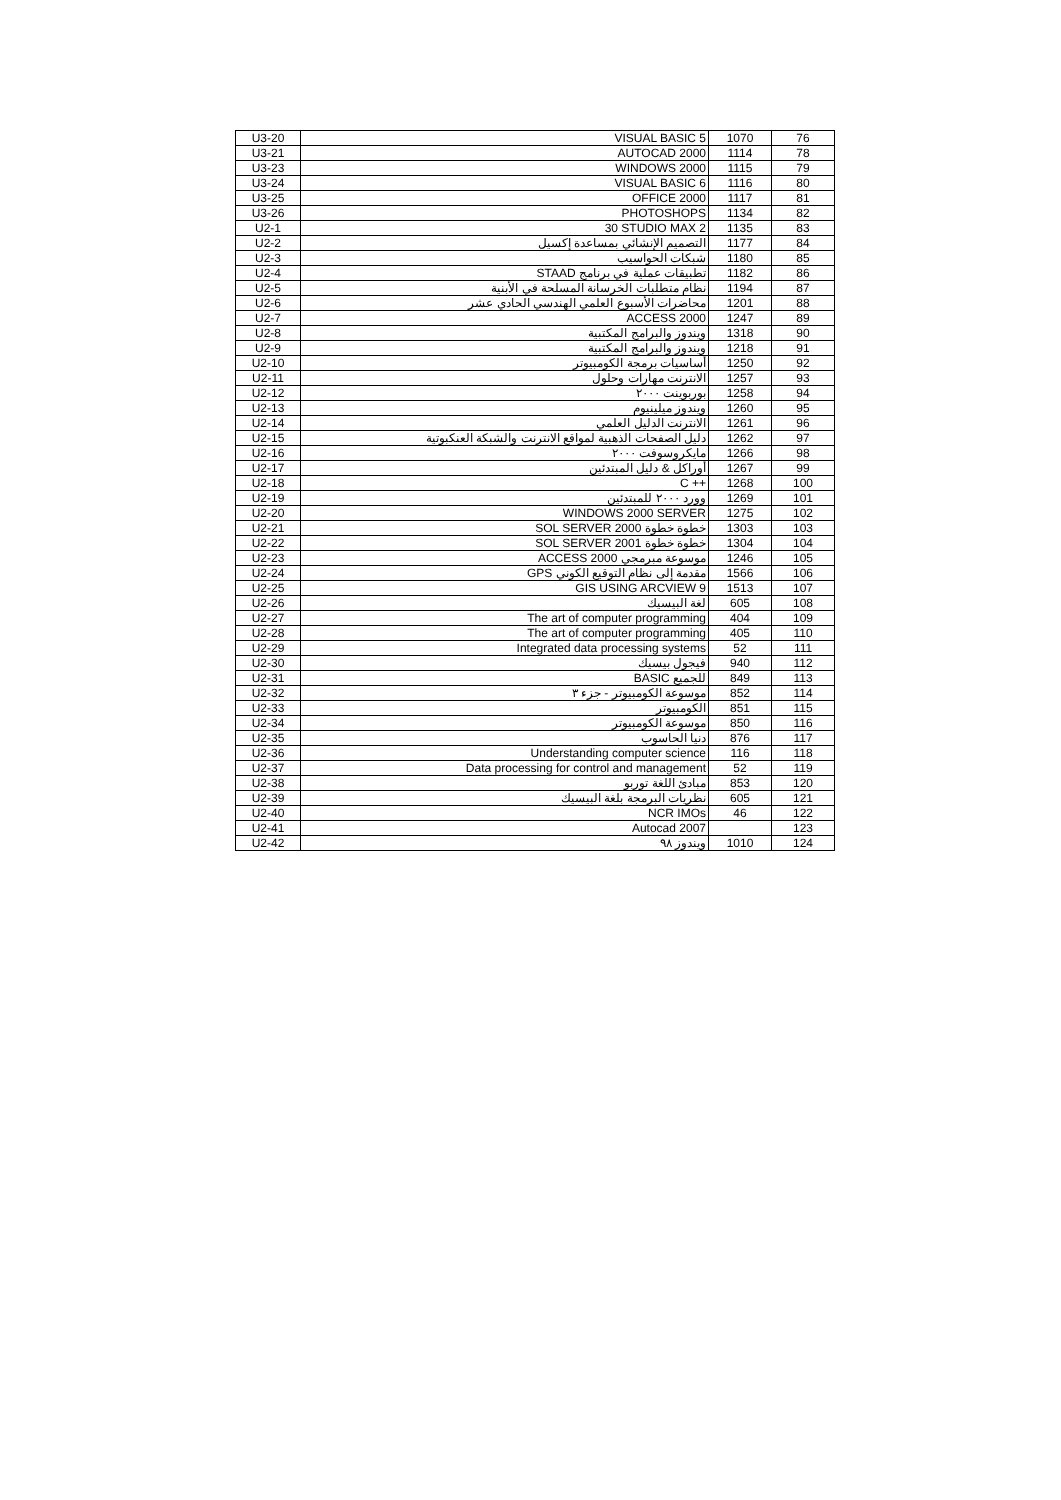| U3-20 | VISUAL BASIC 5 | 1070 | 76 |
| U3-21 | AUTOCAD 2000 | 1114 | 78 |
| U3-23 | WINDOWS 2000 | 1115 | 79 |
| U3-24 | VISUAL BASIC 6 | 1116 | 80 |
| U3-25 | OFFICE 2000 | 1117 | 81 |
| U3-26 | PHOTOSHOPS | 1134 | 82 |
| U2-1 | 30 STUDIO MAX 2 | 1135 | 83 |
| U2-2 | التصميم الإنشائي بمساعدة إكسيل | 1177 | 84 |
| U2-3 | شبكات الحواسيب | 1180 | 85 |
| U2-4 | تطبيقات عملية في برنامج STAAD | 1182 | 86 |
| U2-5 | نظام متطلبات الخرسانة المسلحة في الأبنية | 1194 | 87 |
| U2-6 | محاضرات الأسبوع العلمي الهندسي الحادي عشر | 1201 | 88 |
| U2-7 | ACCESS 2000 | 1247 | 89 |
| U2-8 | ويندوز والبرامج المكتبية | 1318 | 90 |
| U2-9 | ويندوز والبرامج المكتبية | 1218 | 91 |
| U2-10 | أساسيات برمجة الكومبيوتر | 1250 | 92 |
| U2-11 | الانترنت مهارات وحلول | 1257 | 93 |
| U2-12 | بوربوينت ٢٠٠٠ | 1258 | 94 |
| U2-13 | ويندوز ميلينيوم | 1260 | 95 |
| U2-14 | الانترنت الدليل العلمي | 1261 | 96 |
| U2-15 | دليل الصفحات الذهبية لمواقع الانترنت والشبكة العنكبوتية | 1262 | 97 |
| U2-16 | مايكروسوفت ٢٠٠٠ | 1266 | 98 |
| U2-17 | أوراكل & دليل المبتدئين | 1267 | 99 |
| U2-18 | C ++ | 1268 | 100 |
| U2-19 | وورد ٢٠٠٠ للمبتدئين | 1269 | 101 |
| U2-20 | WINDOWS 2000 SERVER | 1275 | 102 |
| U2-21 | خطوة خطوة SOL SERVER 2000 | 1303 | 103 |
| U2-22 | خطوة خطوة SOL SERVER 2001 | 1304 | 104 |
| U2-23 | موسوعة مبرمجي ACCESS 2000 | 1246 | 105 |
| U2-24 | مقدمة إلى نظام التوقيع الكوني GPS | 1566 | 106 |
| U2-25 | GIS USING ARCVIEW 9 | 1513 | 107 |
| U2-26 | لغة البيسيك | 605 | 108 |
| U2-27 | The art of computer programming | 404 | 109 |
| U2-28 | The art of computer programming | 405 | 110 |
| U2-29 | Integrated data processing systems | 52 | 111 |
| U2-30 | فيجول بيسيك | 940 | 112 |
| U2-31 | للجميع BASIC | 849 | 113 |
| U2-32 | موسوعة الكومبيوتر - جزء ٣ | 852 | 114 |
| U2-33 | الكومبيوتر | 851 | 115 |
| U2-34 | موسوعة الكومبيوتر | 850 | 116 |
| U2-35 | دنيا الحاسوب | 876 | 117 |
| U2-36 | Understanding computer science | 116 | 118 |
| U2-37 | Data processing for control and management | 52 | 119 |
| U2-38 | مبادئ اللغة توربو | 853 | 120 |
| U2-39 | نظريات البرمجة بلغة البيسيك | 605 | 121 |
| U2-40 | NCR IMOs | 46 | 122 |
| U2-41 | Autocad 2007 | | 123 |
| U2-42 | ويندوز ٩٨ | 1010 | 124 |